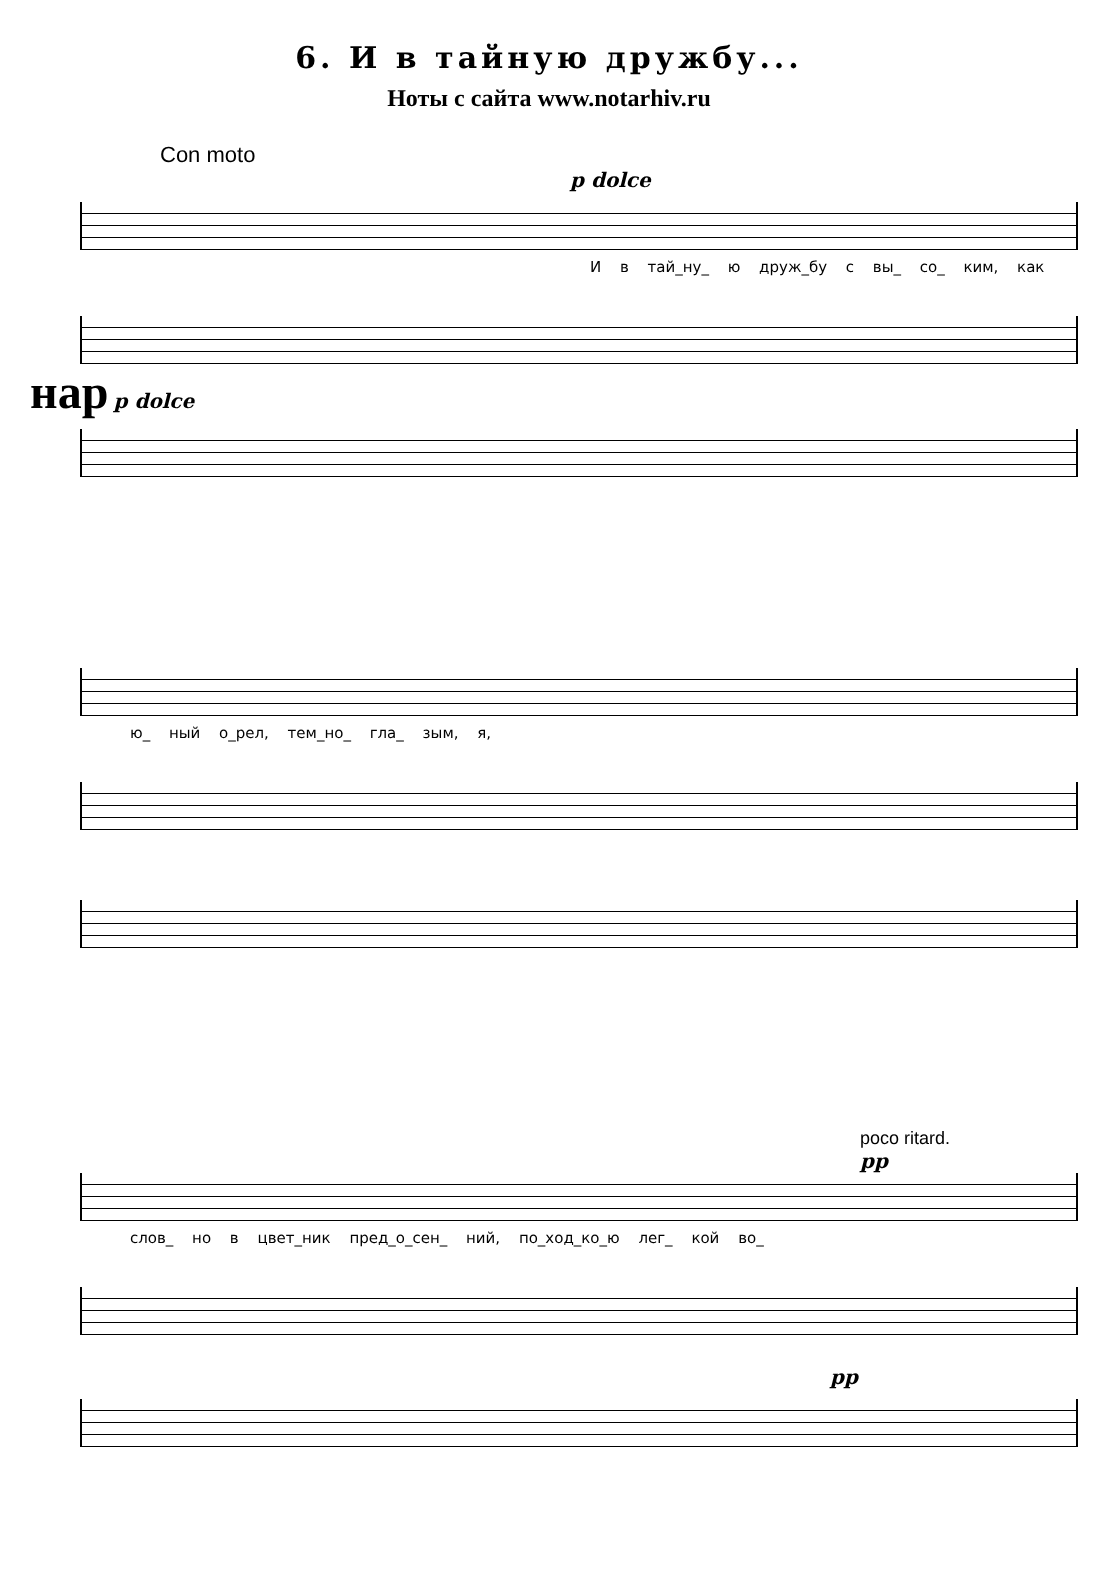6. И в тайную дружбу...
Ноты с сайта www.notarhiv.ru
Con moto
p dolce
И в тай_ну_ ю друж_бу с вы_ со_ ким, как
нар p dolce
ю_ ный о_рел, тем_но_ гла_ зым, я,
poco ritard.
pp
слов_ но в цвет_ник пред_о_сен_ ний, по_ход_ко_ю лег_ кой во_
pp